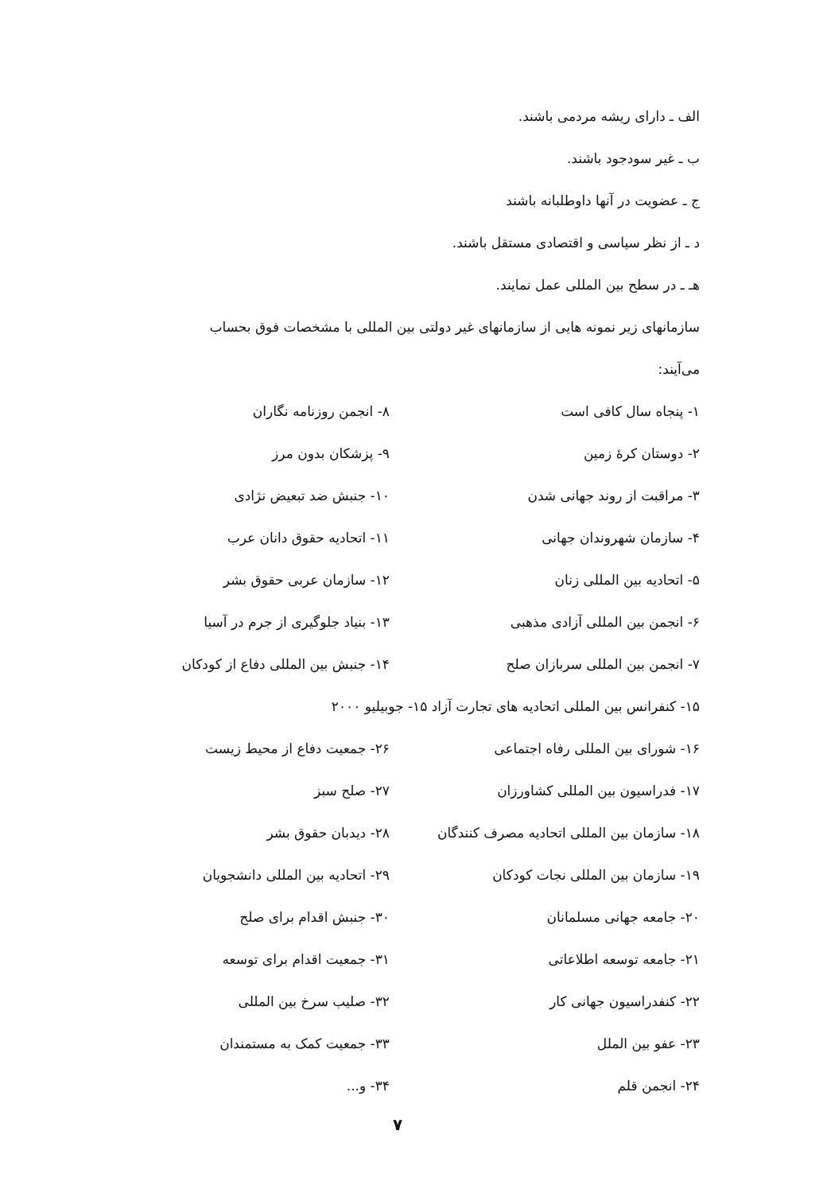الف ـ دارای ریشه مردمی باشند.
ب ـ غیر سودجود باشند.
ج ـ عضویت در آنها داوطلبانه باشند
د ـ از نظر سیاسی و اقتصادی مستقل باشند.
هـ ـ در سطح بین المللی عمل نمایند.
سازمانهای زیر نمونه هایی از سازمانهای غیر دولتی بین المللی با مشخصات فوق بحساب
می‌آیند:
۱- پنجاه سال کافی است ۸- انجمن روزنامه نگاران
۲- دوستان کرهٔ زمین ۹- پزشکان بدون مرز
۳- مراقبت از روند جهانی شدن ۱۰- جنبش ضد تبعیض نژادی
۴- سازمان شهروندان جهانی ۱۱- اتحادیه حقوق دانان عرب
۵- اتحادیه بین المللی زنان ۱۲- سازمان عربی حقوق بشر
۶- انجمن بین المللی آزادی مذهبی ۱۳- بنیاد جلوگیری از جرم در آسیا
۷- انجمن بین المللی سربازان صلح ۱۴- جنبش بین المللی دفاع از کودکان
۱۵- کنفرانس بین المللی اتحادیه های تجارت آزاد ۱۵- جوبیلیو ۲۰۰۰
۱۶- شورای بین المللی رفاه اجتماعی ۲۶- جمعیت دفاع از محیط زیست
۱۷- فدراسیون بین المللی کشاورزان ۲۷- صلح سبز
۱۸- سازمان بین المللی اتحادیه مصرف کنندگان
۲۸- دیدبان حقوق بشر
۱۹- سازمان بین المللی نجات کودکان ۲۹- اتحادیه بین المللی دانشجویان
۲۰- جامعه جهانی مسلمانان ۳۰- جنبش اقدام برای صلح
۲۱- جامعه توسعه اطلاعاتی ۳۱- جمعیت اقدام برای توسعه
۲۲- کنفدراسیون جهانی کار ۳۲- صلیب سرخ بین المللی
۲۳- عفو بین الملل ۳۳- جمعیت کمک به مستمندان
۲۴- انجمن قلم ۳۴- و...
۷